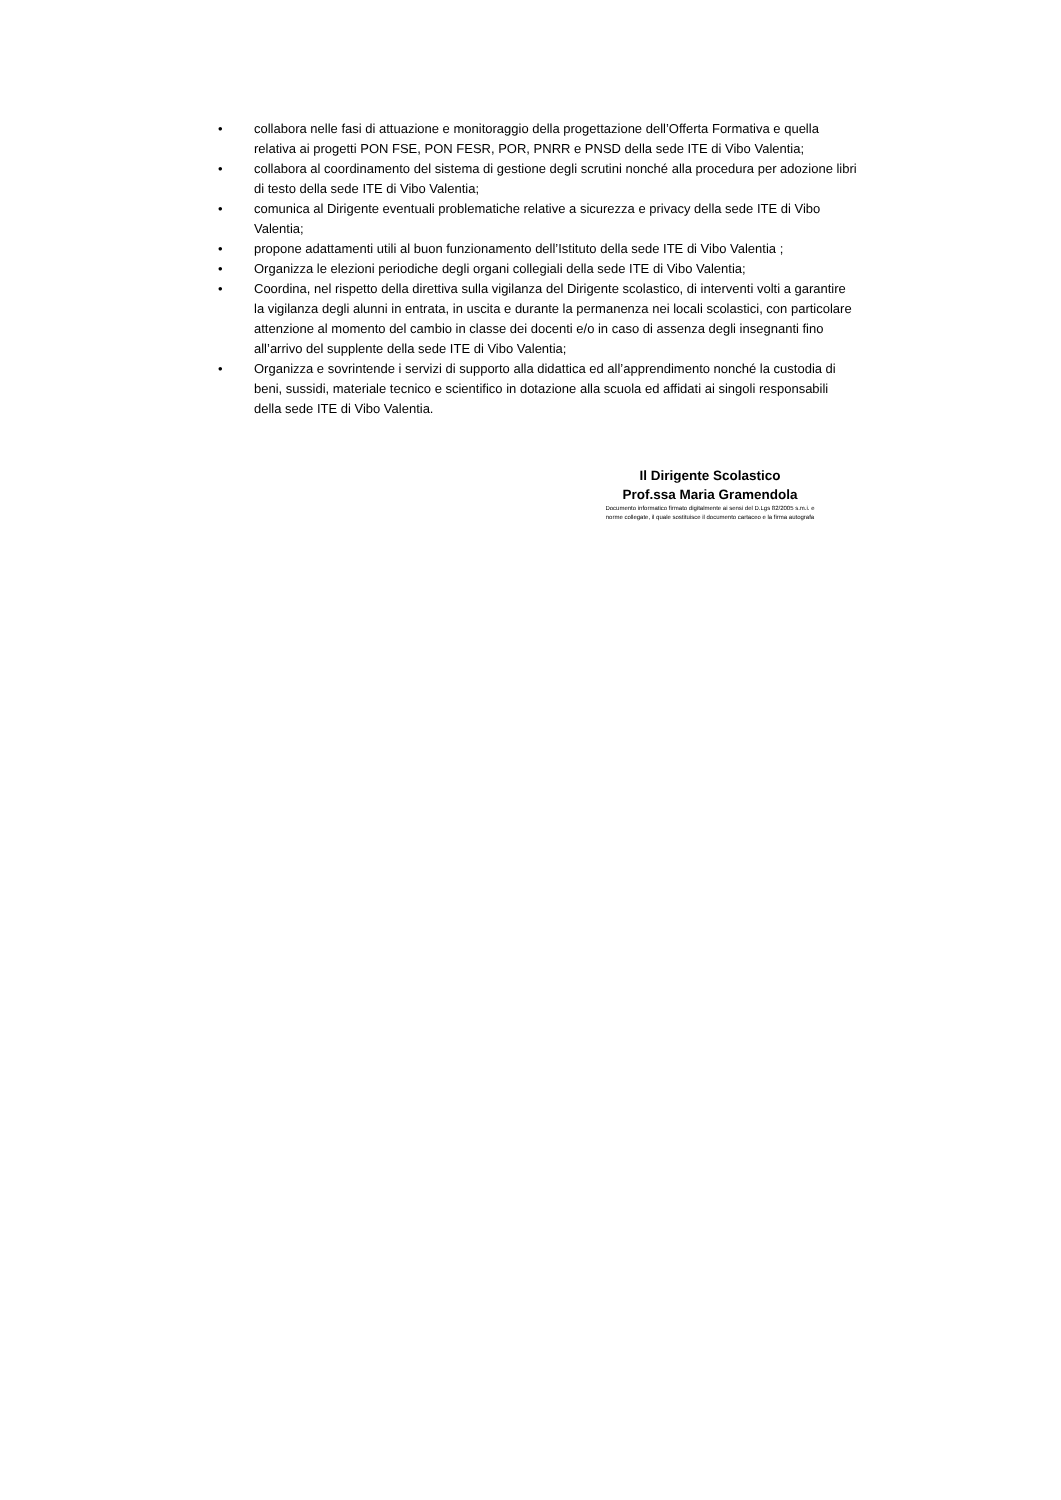• collabora nelle fasi di attuazione e monitoraggio della progettazione dell’Offerta Formativa e quella relativa ai progetti PON FSE, PON FESR, POR, PNRR e PNSD della sede ITE di Vibo Valentia;
• collabora al coordinamento del sistema di gestione degli scrutini nonché alla procedura per adozione libri di testo della sede ITE di Vibo Valentia;
• comunica al Dirigente eventuali problematiche relative a sicurezza e privacy della sede ITE di Vibo Valentia;
• propone adattamenti utili al buon funzionamento dell’Istituto della sede ITE di Vibo Valentia ;
• Organizza le elezioni periodiche degli organi collegiali della sede ITE di Vibo Valentia;
• Coordina, nel rispetto della direttiva sulla vigilanza del Dirigente scolastico, di interventi volti a garantire la vigilanza degli alunni in entrata, in uscita e durante la permanenza nei locali scolastici, con particolare attenzione al momento del cambio in classe dei docenti e/o in caso di assenza degli insegnanti fino all’arrivo del supplente della sede ITE di Vibo Valentia;
• Organizza e sovrintende i servizi di supporto alla didattica ed all’apprendimento nonché la custodia di beni, sussidi, materiale tecnico e scientifico in dotazione alla scuola ed affidati ai singoli responsabili della sede ITE di Vibo Valentia.
Il Dirigente Scolastico
Prof.ssa Maria Gramendola
Documento informatico firmato digitalmente ai sensi del D.Lgs 82/2005 s.m.i. e
norme collegate, il quale sostituisce il documento cartaceo e la firma autografa